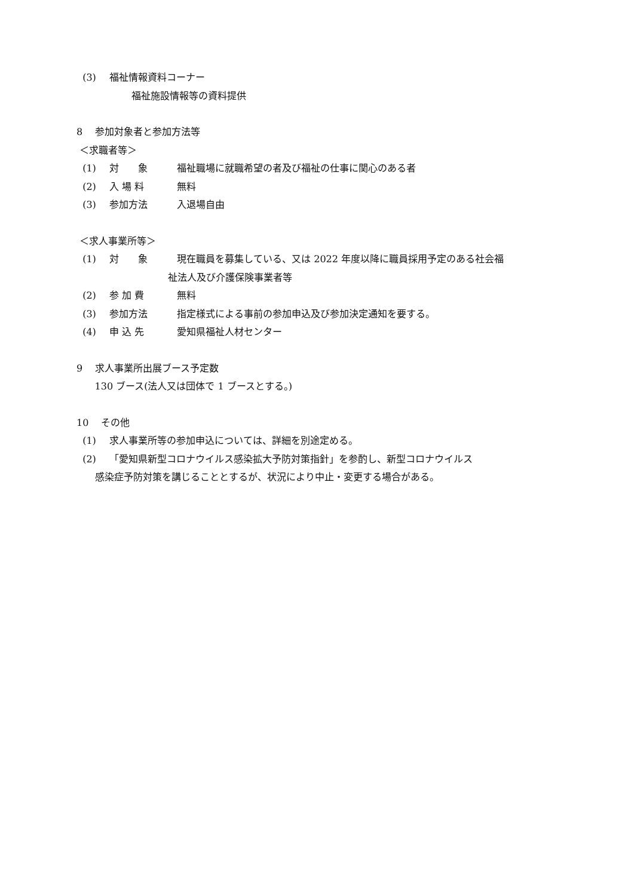(3) 福祉情報資料コーナー
福祉施設情報等の資料提供
8 参加対象者と参加方法等
＜求職者等＞
(1) 対　　象 福祉職場に就職希望の者及び福祉の仕事に関心のある者
(2) 入 場 料 無料
(3) 参加方法 入退場自由
＜求人事業所等＞
(1) 対　　象 現在職員を募集している、又は 2022 年度以降に職員採用予定のある社会福
祉法人及び介護保険事業者等
(2) 参 加 費 無料
(3) 参加方法 指定様式による事前の参加申込及び参加決定通知を要する。
(4) 申 込 先 愛知県福祉人材センター
9 求人事業所出展ブース予定数
130 ブース(法人又は団体で 1 ブースとする。)
10 その他
(1) 求人事業所等の参加申込については、詳細を別途定める。
(2) 「愛知県新型コロナウイルス感染拡大予防対策指針」を参酌し、新型コロナウイルス
感染症予防対策を講じることとするが、状況により中止・変更する場合がある。